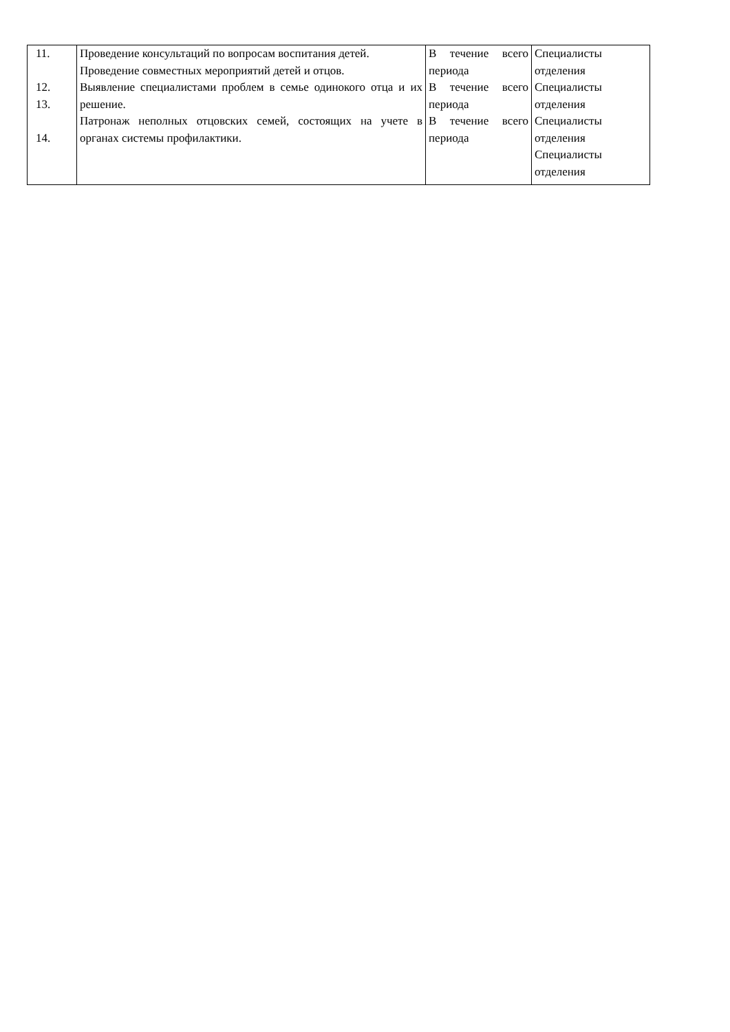| 11. 12. 13. 14. | Проведение консультаций по вопросам воспитания детей. Проведение совместных мероприятий детей и отцов. Выявление специалистами проблем в семье одинокого отца и их решение. Патронаж неполных отцовских семей, состоящих на учете в органах системы профилактики. | В течение всего периода В течение всего периода В течение всего периода | Специалисты отделения Специалисты отделения Специалисты отделения Специалисты отделения |